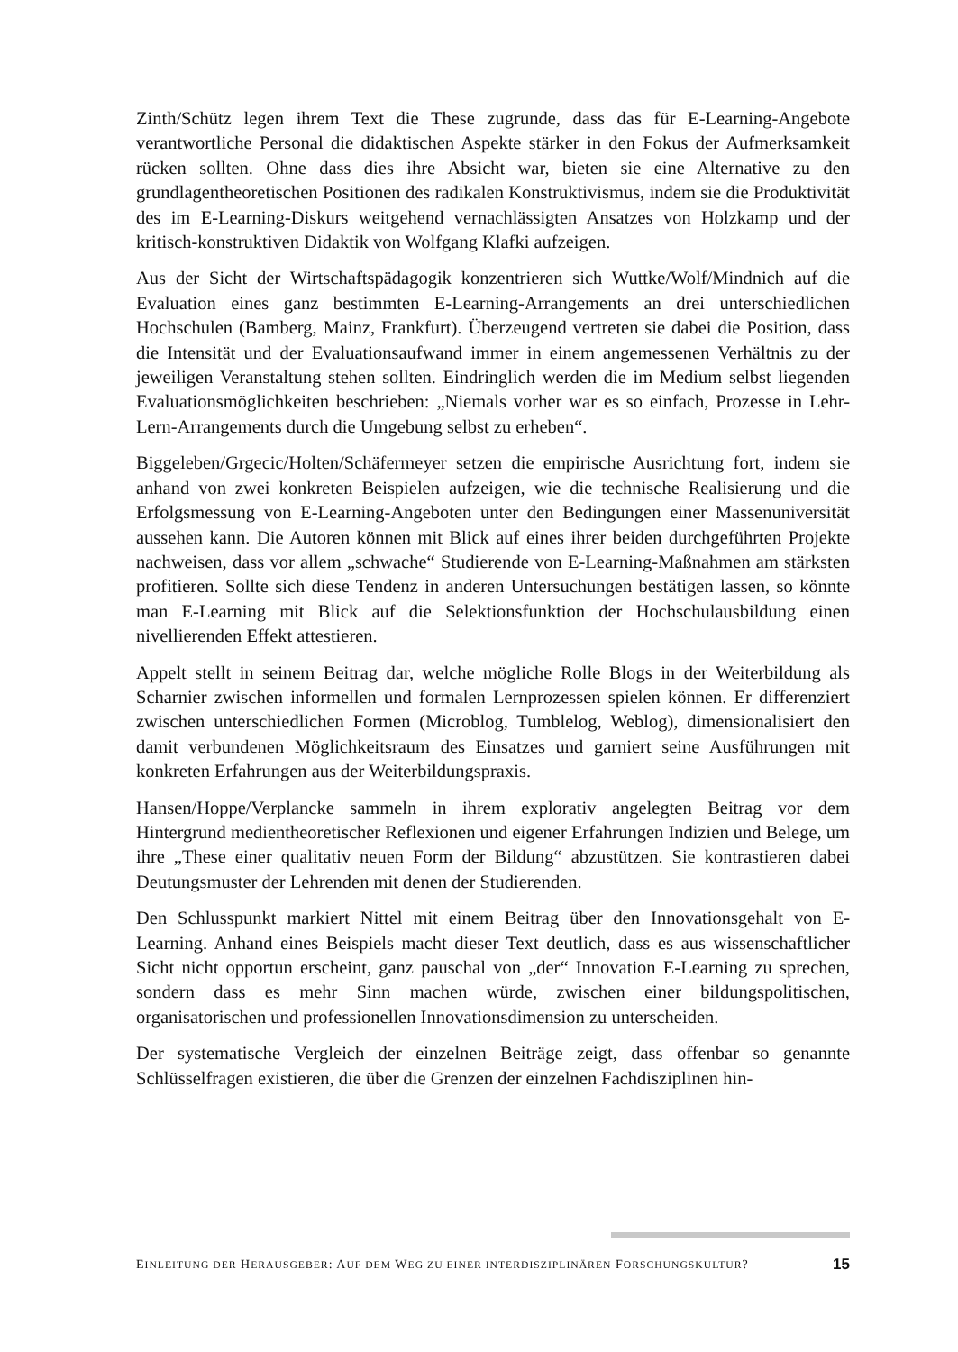Zinth/Schütz legen ihrem Text die These zugrunde, dass das für E-Learning-Angebote verantwortliche Personal die didaktischen Aspekte stärker in den Fokus der Aufmerksamkeit rücken sollten. Ohne dass dies ihre Absicht war, bieten sie eine Alternative zu den grundlagentheoretischen Positionen des radikalen Konstruktivismus, indem sie die Produktivität des im E-Learning-Diskurs weitgehend vernachlässigten Ansatzes von Holzkamp und der kritisch-konstruktiven Didaktik von Wolfgang Klafki aufzeigen.
Aus der Sicht der Wirtschaftspädagogik konzentrieren sich Wuttke/Wolf/Mindnich auf die Evaluation eines ganz bestimmten E-Learning-Arrangements an drei unterschiedlichen Hochschulen (Bamberg, Mainz, Frankfurt). Überzeugend vertreten sie dabei die Position, dass die Intensität und der Evaluationsaufwand immer in einem angemessenen Verhältnis zu der jeweiligen Veranstaltung stehen sollten. Eindringlich werden die im Medium selbst liegenden Evaluationsmöglichkeiten beschrieben: „Niemals vorher war es so einfach, Prozesse in Lehr-Lern-Arrangements durch die Umgebung selbst zu erheben“.
Biggeleben/Grgecic/Holten/Schäfermeyer setzen die empirische Ausrichtung fort, indem sie anhand von zwei konkreten Beispielen aufzeigen, wie die technische Realisierung und die Erfolgsmessung von E-Learning-Angeboten unter den Bedingungen einer Massenuniversität aussehen kann. Die Autoren können mit Blick auf eines ihrer beiden durchgeführten Projekte nachweisen, dass vor allem „schwache“ Studierende von E-Learning-Maßnahmen am stärksten profitieren. Sollte sich diese Tendenz in anderen Untersuchungen bestätigen lassen, so könnte man E-Learning mit Blick auf die Selektionsfunktion der Hochschulausbildung einen nivellierenden Effekt attestieren.
Appelt stellt in seinem Beitrag dar, welche mögliche Rolle Blogs in der Weiterbildung als Scharnier zwischen informellen und formalen Lernprozessen spielen können. Er differenziert zwischen unterschiedlichen Formen (Microblog, Tumblelog, Weblog), dimensionalisiert den damit verbundenen Möglichkeitsraum des Einsatzes und garniert seine Ausführungen mit konkreten Erfahrungen aus der Weiterbildungspraxis.
Hansen/Hoppe/Verplancke sammeln in ihrem explorativ angelegten Beitrag vor dem Hintergrund medientheoretischer Reflexionen und eigener Erfahrungen Indizien und Belege, um ihre „These einer qualitativ neuen Form der Bildung“ abzustützen. Sie kontrastieren dabei Deutungsmuster der Lehrenden mit denen der Studierenden.
Den Schlusspunkt markiert Nittel mit einem Beitrag über den Innovationsgehalt von E-Learning. Anhand eines Beispiels macht dieser Text deutlich, dass es aus wissenschaftlicher Sicht nicht opportun erscheint, ganz pauschal von „der“ Innovation E-Learning zu sprechen, sondern dass es mehr Sinn machen würde, zwischen einer bildungspolitischen, organisatorischen und professionellen Innovationsdimension zu unterscheiden.
Der systematische Vergleich der einzelnen Beiträge zeigt, dass offenbar so genannte Schlüsselfragen existieren, die über die Grenzen der einzelnen Fachdisziplinen hin-
EINLEITUNG DER HERAUSGEBER: AUF DEM WEG ZU EINER INTERDISZIPLINÄREN FORSCHUNGSKULTUR? 15